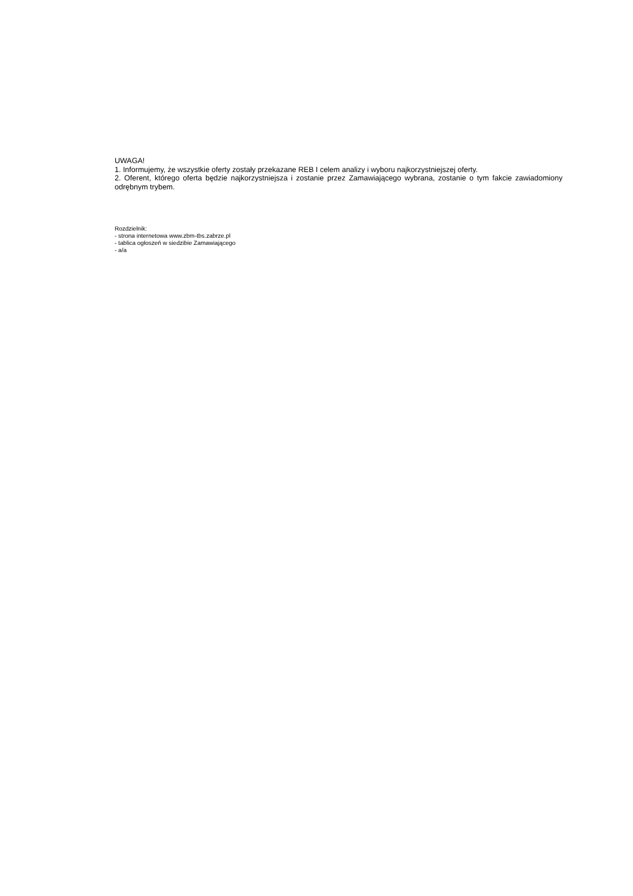UWAGA!
1. Informujemy, że wszystkie oferty zostały przekazane REB I celem analizy i wyboru najkorzystniejszej oferty.
2. Oferent, którego oferta będzie najkorzystniejsza i zostanie przez Zamawiającego wybrana, zostanie o tym fakcie zawiadomiony odrębnym trybem.
Rozdzielnik:
- strona internetowa www.zbm-tbs.zabrze.pl
- tablica ogłoszeń w siedzibie Zamawiającego
- a/a